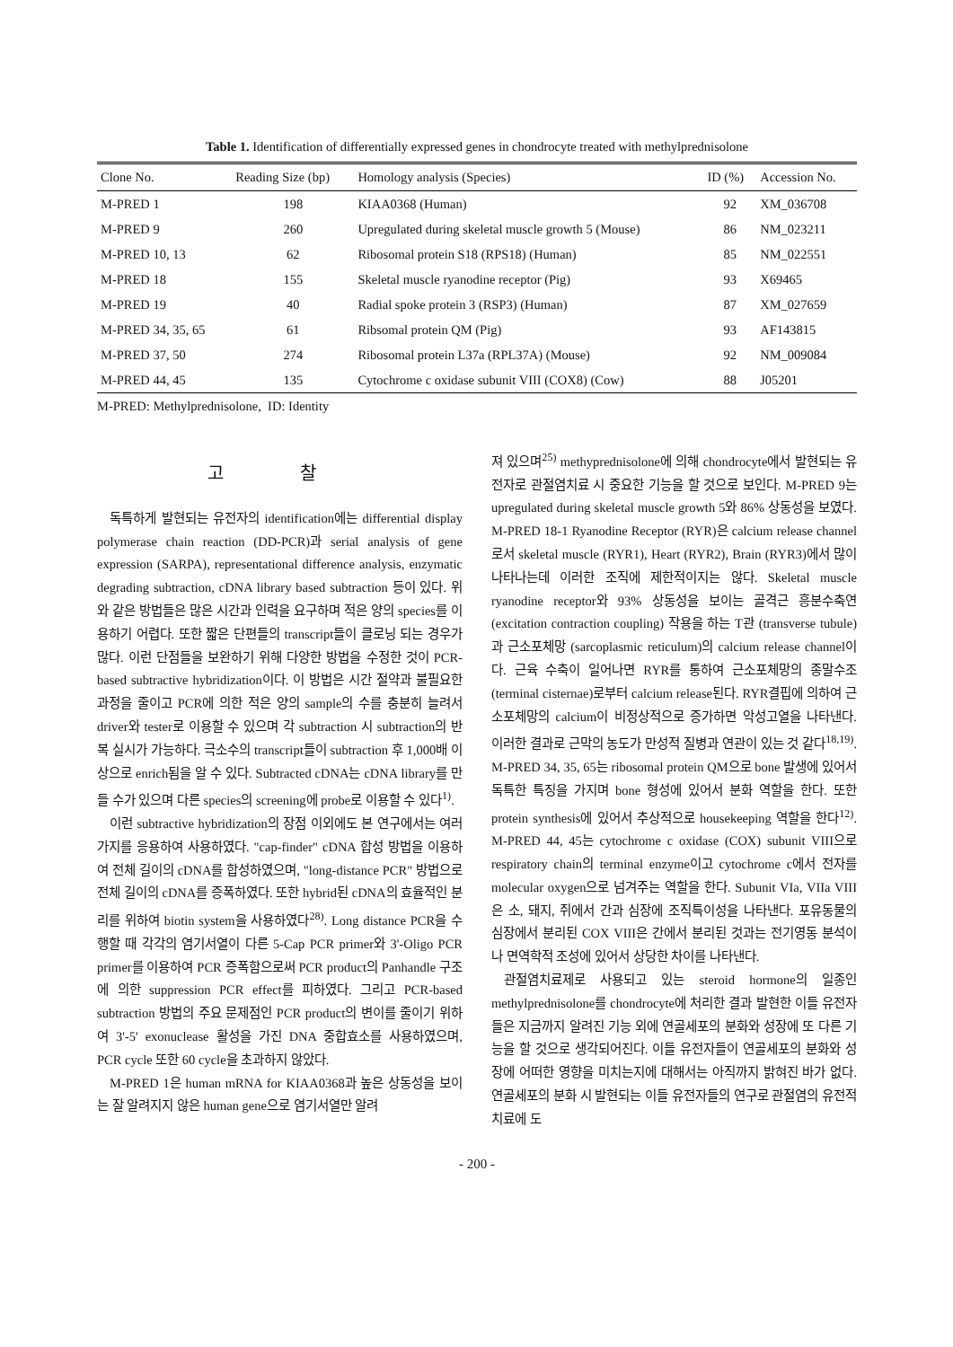Table 1. Identification of differentially expressed genes in chondrocyte treated with methylprednisolone
| Clone No. | Reading Size (bp) | Homology analysis (Species) | ID (%) | Accession No. |
| --- | --- | --- | --- | --- |
| M-PRED 1 | 198 | KIAA0368 (Human) | 92 | XM_036708 |
| M-PRED 9 | 260 | Upregulated during skeletal muscle growth 5 (Mouse) | 86 | NM_023211 |
| M-PRED 10, 13 | 62 | Ribosomal protein S18 (RPS18) (Human) | 85 | NM_022551 |
| M-PRED 18 | 155 | Skeletal muscle ryanodine receptor (Pig) | 93 | X69465 |
| M-PRED 19 | 40 | Radial spoke protein 3 (RSP3) (Human) | 87 | XM_027659 |
| M-PRED 34, 35, 65 | 61 | Ribsomal protein QM (Pig) | 93 | AF143815 |
| M-PRED 37, 50 | 274 | Ribosomal protein L37a (RPL37A) (Mouse) | 92 | NM_009084 |
| M-PRED 44, 45 | 135 | Cytochrome c oxidase subunit VIII (COX8) (Cow) | 88 | J05201 |
M-PRED: Methylprednisolone, ID: Identity
고 찰
독특하게 발현되는 유전자의 identification에는 differential display polymerase chain reaction (DD-PCR)과 serial analysis of gene expression (SARPA), representational difference analysis, enzymatic degrading subtraction, cDNA library based subtraction 등이 있다. 위와 같은 방법들은 많은 시간과 인력을 요구하며 적은 양의 species를 이용하기 어렵다. 또한 짧은 단편들의 transcript들이 클로닝 되는 경우가 많다. 이런 단점들을 보완하기 위해 다양한 방법을 수정한 것이 PCR-based subtractive hybridization이다. 이 방법은 시간 절약과 불필요한 과정을 줄이고 PCR에 의한 적은 양의 sample의 수를 충분히 늘려서 driver와 tester로 이용할 수 있으며 각 subtraction 시 subtraction의 반복 실시가 가능하다. 극소수의 transcript들이 subtraction 후 1,000배 이상으로 enrich됨을 알 수 있다. Subtracted cDNA는 cDNA library를 만들 수가 있으며 다른 species의 screening에 probe로 이용할 수 있다<sup>1)</sup>.
이런 subtractive hybridization의 장점 이외에도 본 연구에서는 여러 가지를 응용하여 사용하였다. "cap-finder" cDNA 합성 방법을 이용하여 전체 길이의 cDNA를 합성하였으며, "long-distance PCR" 방법으로 전체 길이의 cDNA를 증폭하였다. 또한 hybrid된 cDNA의 효율적인 분리를 위하여 biotin system을 사용하였다<sup>28)</sup>. Long distance PCR을 수행할 때 각각의 염기서열이 다른 5-Cap PCR primer와 3'-Oligo PCR primer를 이용하여 PCR 증폭함으로써 PCR product의 Panhandle 구조에 의한 suppression PCR effect를 피하였다. 그리고 PCR-based subtraction 방법의 주요 문제점인 PCR product의 변이를 줄이기 위하여 3'-5' exonuclease 활성을 가진 DNA 중합효소를 사용하였으며, PCR cycle 또한 60 cycle을 초과하지 않았다.
M-PRED 1은 human mRNA for KIAA0368과 높은 상동성을 보이는 잘 알려지지 않은 human gene으로 염기서열만 알려
져 있으며<sup>25)</sup> methyprednisolone에 의해 chondrocyte에서 발현되는 유전자로 관절염치료 시 중요한 기능을 할 것으로 보인다. M-PRED 9는 upregulated during skeletal muscle growth 5와 86% 상동성을 보였다. M-PRED 18-1 Ryanodine Receptor (RYR)은 calcium release channel로서 skeletal muscle (RYR1), Heart (RYR2), Brain (RYR3)에서 많이 나타나는데 이러한 조직에 제한적이지는 않다. Skeletal muscle ryanodine receptor와 93% 상동성을 보이는 골격근 흥분수축연 (excitation contraction coupling) 작용을 하는 T관 (transverse tubule)과 근소포체망 (sarcoplasmic reticulum)의 calcium release channel이다. 근육 수축이 일어나면 RYR를 통하여 근소포체망의 종말수조 (terminal cisternae)로부터 calcium release된다. RYR결핍에 의하여 근소포체망의 calcium이 비정상적으로 증가하면 악성고열을 나타낸다. 이러한 결과로 근막의 농도가 만성적 질병과 연관이 있는 것 같다<sup>18,19)</sup>. M-PRED 34, 35, 65는 ribosomal protein QM으로 bone 발생에 있어서 독특한 특징을 가지며 bone 형성에 있어서 분화 역할을 한다. 또한 protein synthesis에 있어서 추상적으로 housekeeping 역할을 한다<sup>12)</sup>. M-PRED 44, 45는 cytochrome c oxidase (COX) subunit VIII으로 respiratory chain의 terminal enzyme이고 cytochrome c에서 전자를 molecular oxygen으로 넘겨주는 역할을 한다. Subunit VIa, VIIa VIII은 소, 돼지, 쥐에서 간과 심장에 조직특이성을 나타낸다. 포유동물의 심장에서 분리된 COX VIII은 간에서 분리된 것과는 전기영동 분석이나 면역학적 조성에 있어서 상당한 차이를 나타낸다.
관절염치료제로 사용되고 있는 steroid hormone의 일종인 methylprednisolone를 chondrocyte에 처리한 결과 발현한 이들 유전자들은 지금까지 알려진 기능 외에 연골세포의 분화와 성장에 또 다른 기능을 할 것으로 생각되어진다. 이들 유전자들이 연골세포의 분화와 성장에 어떠한 영향을 미치는지에 대해서는 아직까지 밝혀진 바가 없다. 연골세포의 분화 시 발현되는 이들 유전자들의 연구로 관절염의 유전적 치료에 도
- 200 -